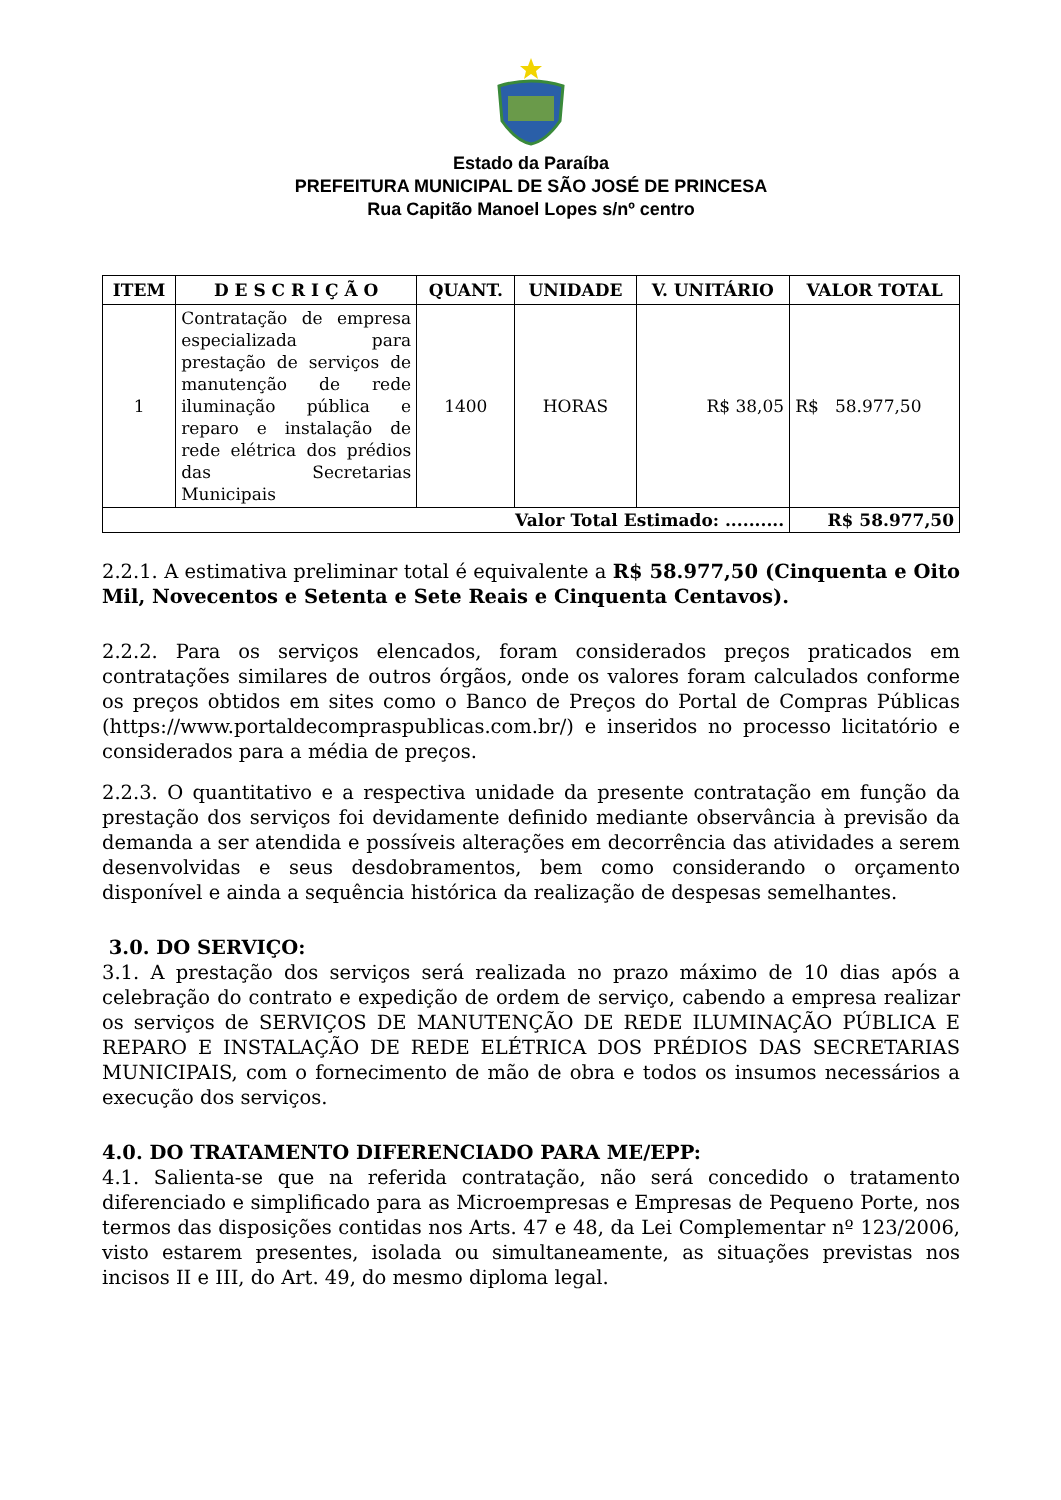Estado da Paraíba
PREFEITURA MUNICIPAL DE SÃO JOSÉ DE PRINCESA
Rua Capitão Manoel Lopes s/nº centro
| ITEM | D E S C R I Ç Ã O | QUANT. | UNIDADE | V. UNITÁRIO | VALOR TOTAL |
| --- | --- | --- | --- | --- | --- |
| 1 | Contratação de empresa especializada para prestação de serviços de manutenção de rede iluminação pública e reparo e instalação de rede elétrica dos prédios das Secretarias Municipais | 1400 | HORAS | R$ 38,05 | R$ 58.977,50 |
| Valor Total Estimado: .......... | | | | | R$ 58.977,50 |
2.2.1. A estimativa preliminar total é equivalente a R$ 58.977,50 (Cinquenta e Oito Mil, Novecentos e Setenta e Sete Reais e Cinquenta Centavos).
2.2.2. Para os serviços elencados, foram considerados preços praticados em contratações similares de outros órgãos, onde os valores foram calculados conforme os preços obtidos em sites como o Banco de Preços do Portal de Compras Públicas (https://www.portaldecompraspublicas.com.br/) e inseridos no processo licitatório e considerados para a média de preços.
2.2.3. O quantitativo e a respectiva unidade da presente contratação em função da prestação dos serviços foi devidamente definido mediante observância à previsão da demanda a ser atendida e possíveis alterações em decorrência das atividades a serem desenvolvidas e seus desdobramentos, bem como considerando o orçamento disponível e ainda a sequência histórica da realização de despesas semelhantes.
3.0. DO SERVIÇO:
3.1. A prestação dos serviços será realizada no prazo máximo de 10 dias após a celebração do contrato e expedição de ordem de serviço, cabendo a empresa realizar os serviços de SERVIÇOS DE MANUTENÇÃO DE REDE ILUMINAÇÃO PÚBLICA E REPARO E INSTALAÇÃO DE REDE ELÉTRICA DOS PRÉDIOS DAS SECRETARIAS MUNICIPAIS, com o fornecimento de mão de obra e todos os insumos necessários a execução dos serviços.
4.0. DO TRATAMENTO DIFERENCIADO PARA ME/EPP:
4.1. Salienta-se que na referida contratação, não será concedido o tratamento diferenciado e simplificado para as Microempresas e Empresas de Pequeno Porte, nos termos das disposições contidas nos Arts. 47 e 48, da Lei Complementar nº 123/2006, visto estarem presentes, isolada ou simultaneamente, as situações previstas nos incisos II e III, do Art. 49, do mesmo diploma legal.